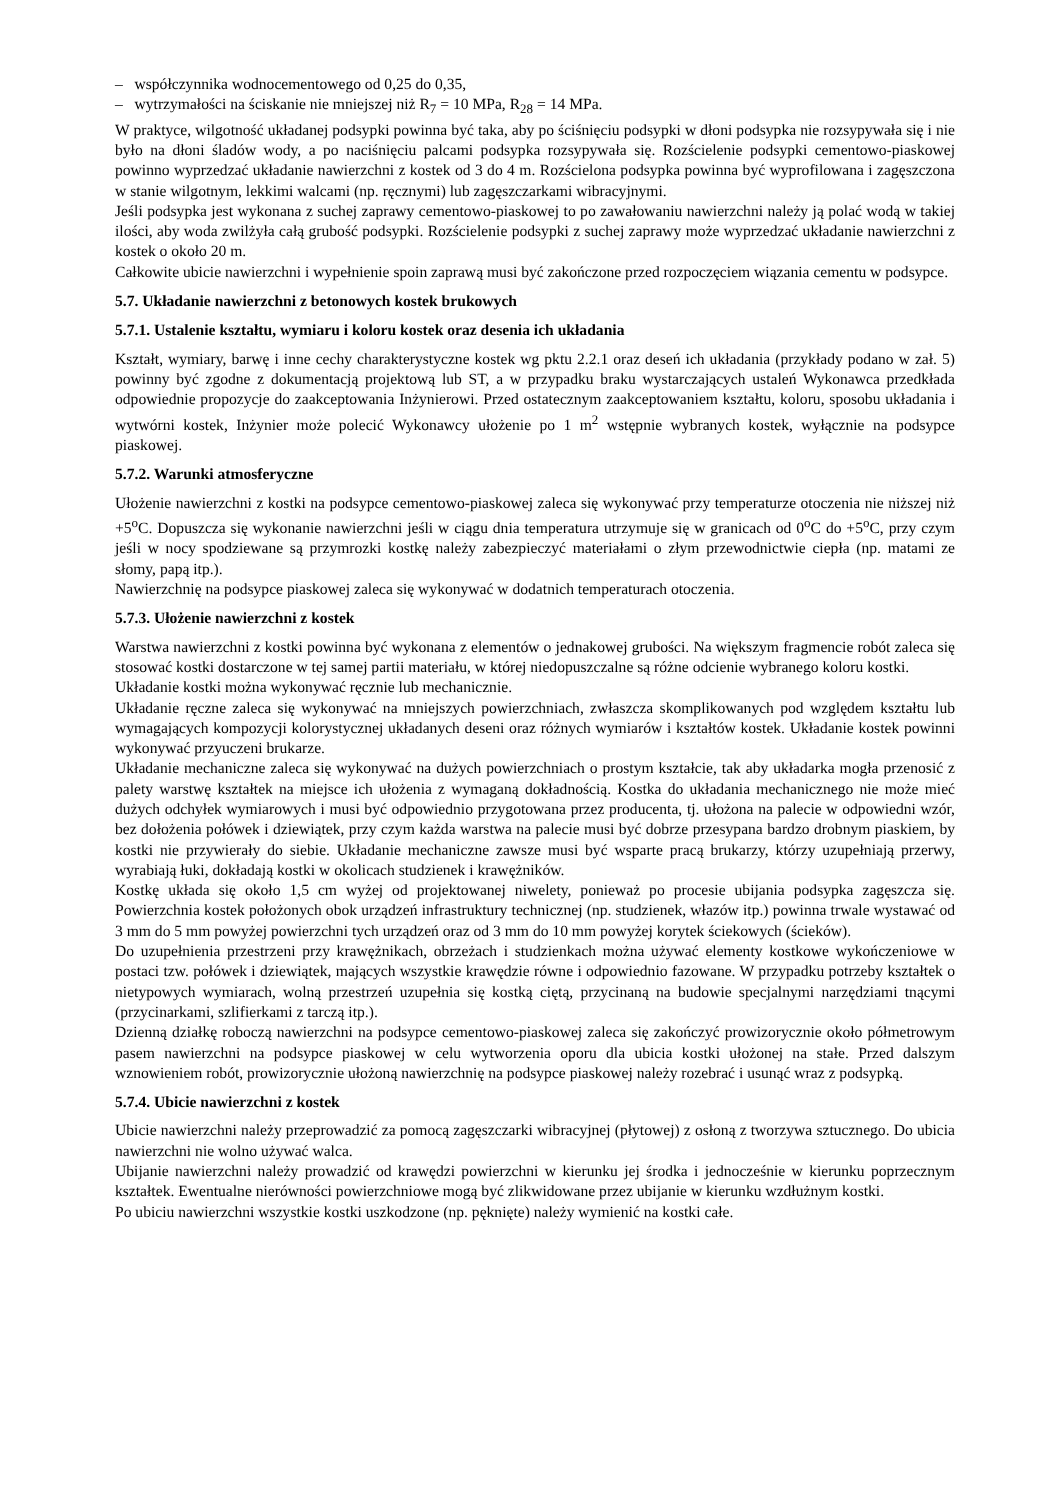– współczynnika wodnocementowego od 0,25 do 0,35,
– wytrzymałości na ściskanie nie mniejszej niż R<sub>7</sub> = 10 MPa, R<sub>28</sub> = 14 MPa.
W praktyce, wilgotność układanej podsypki powinna być taka, aby po ściśnięciu podsypki w dłoni podsypka nie rozsypywała się i nie było na dłoni śladów wody, a po naciśnięciu palcami podsypka rozsypywała się. Rozścielenie podsypki cementowo-piaskowej powinno wyprzedzać układanie nawierzchni z kostek od 3 do 4 m. Rozścielona podsypka powinna być wyprofilowana i zagęszczona w stanie wilgotnym, lekkimi walcami (np. ręcznymi) lub zagęszczarkami wibracyjnymi.
Jeśli podsypka jest wykonana z suchej zaprawy cementowo-piaskowej to po zawałowaniu nawierzchni należy ją polać wodą w takiej ilości, aby woda zwilżyła całą grubość podsypki. Rozścielenie podsypki z suchej zaprawy może wyprzedzać układanie nawierzchni z kostek o około 20 m.
Całkowite ubicie nawierzchni i wypełnienie spoin zaprawą musi być zakończone przed rozpoczęciem wiązania cementu w podsypce.
5.7. Układanie nawierzchni z betonowych kostek brukowych
5.7.1. Ustalenie kształtu, wymiaru i koloru kostek oraz desenia ich układania
Kształt, wymiary, barwę i inne cechy charakterystyczne kostek wg pktu 2.2.1 oraz deseń ich układania (przykłady podano w zał. 5) powinny być zgodne z dokumentacją projektową lub ST, a w przypadku braku wystarczających ustaleń Wykonawca przedkłada odpowiednie propozycje do zaakceptowania Inżynierowi. Przed ostatecznym zaakceptowaniem kształtu, koloru, sposobu układania i wytwórni kostek, Inżynier może polecić Wykonawcy ułożenie po 1 m<sup>2</sup> wstępnie wybranych kostek, wyłącznie na podsypce piaskowej.
5.7.2. Warunki atmosferyczne
Ułożenie nawierzchni z kostki na podsypce cementowo-piaskowej zaleca się wykonywać przy temperaturze otoczenia nie niższej niż +5<sup>o</sup>C. Dopuszcza się wykonanie nawierzchni jeśli w ciągu dnia temperatura utrzymuje się w granicach od 0<sup>o</sup>C do +5<sup>o</sup>C, przy czym jeśli w nocy spodziewane są przymrozki kostkę należy zabezpieczyć materiałami o złym przewodnictwie ciepła (np. matami ze słomy, papą itp.).
Nawierzchnię na podsypce piaskowej zaleca się wykonywać w dodatnich temperaturach otoczenia.
5.7.3. Ułożenie nawierzchni z kostek
Warstwa nawierzchni z kostki powinna być wykonana z elementów o jednakowej grubości. Na większym fragmencie robót zaleca się stosować kostki dostarczone w tej samej partii materiału, w której niedopuszczalne są różne odcienie wybranego koloru kostki.
Układanie kostki można wykonywać ręcznie lub mechanicznie.
Układanie ręczne zaleca się wykonywać na mniejszych powierzchniach, zwłaszcza skomplikowanych pod względem kształtu lub wymagających kompozycji kolorystycznej układanych deseni oraz różnych wymiarów i kształtów kostek. Układanie kostek powinni wykonywać przyuczeni brukarze.
Układanie mechaniczne zaleca się wykonywać na dużych powierzchniach o prostym kształcie, tak aby układarka mogła przenosić z palety warstwę kształtek na miejsce ich ułożenia z wymaganą dokładnością. Kostka do układania mechanicznego nie może mieć dużych odchyłek wymiarowych i musi być odpowiednio przygotowana przez producenta, tj. ułożona na palecie w odpowiedni wzór, bez dołożenia połówek i dziewiątek, przy czym każda warstwa na palecie musi być dobrze przesypana bardzo drobnym piaskiem, by kostki nie przywierały do siebie. Układanie mechaniczne zawsze musi być wsparte pracą brukarzy, którzy uzupełniają przerwy, wyrabiają łuki, dokładają kostki w okolicach studzienek i krawężników.
Kostkę układa się około 1,5 cm wyżej od projektowanej niwelety, ponieważ po procesie ubijania podsypka zagęszcza się. Powierzchnia kostek położonych obok urządzeń infrastruktury technicznej (np. studzienek, włazów itp.) powinna trwale wystawać od 3 mm do 5 mm powyżej powierzchni tych urządzeń oraz od 3 mm do 10 mm powyżej korytek ściekowych (ścieków).
Do uzupełnienia przestrzeni przy krawężnikach, obrzeżach i studzienkach można używać elementy kostkowe wykończeniowe w postaci tzw. połówek i dziewiątek, mających wszystkie krawędzie równe i odpowiednio fazowane. W przypadku potrzeby kształtek o nietypowych wymiarach, wolną przestrzeń uzupełnia się kostką ciętą, przycinaną na budowie specjalnymi narzędziami tnącymi (przycinarkami, szlifierkami z tarczą itp.).
Dzienną działkę roboczą nawierzchni na podsypce cementowo-piaskowej zaleca się zakończyć prowizorycznie około półmetrowym pasem nawierzchni na podsypce piaskowej w celu wytworzenia oporu dla ubicia kostki ułożonej na stałe. Przed dalszym wznowieniem robót, prowizorycznie ułożoną nawierzchnię na podsypce piaskowej należy rozebrać i usunąć wraz z podsypką.
5.7.4. Ubicie nawierzchni z kostek
Ubicie nawierzchni należy przeprowadzić za pomocą zagęszczarki wibracyjnej (płytowej) z osłoną z tworzywa sztucznego. Do ubicia nawierzchni nie wolno używać walca.
Ubijanie nawierzchni należy prowadzić od krawędzi powierzchni w kierunku jej środka i jednocześnie w kierunku poprzecznym kształtek. Ewentualne nierówności powierzchniowe mogą być zlikwidowane przez ubijanie w kierunku wzdłużnym kostki.
Po ubiciu nawierzchni wszystkie kostki uszkodzone (np. pęknięte) należy wymienić na kostki całe.